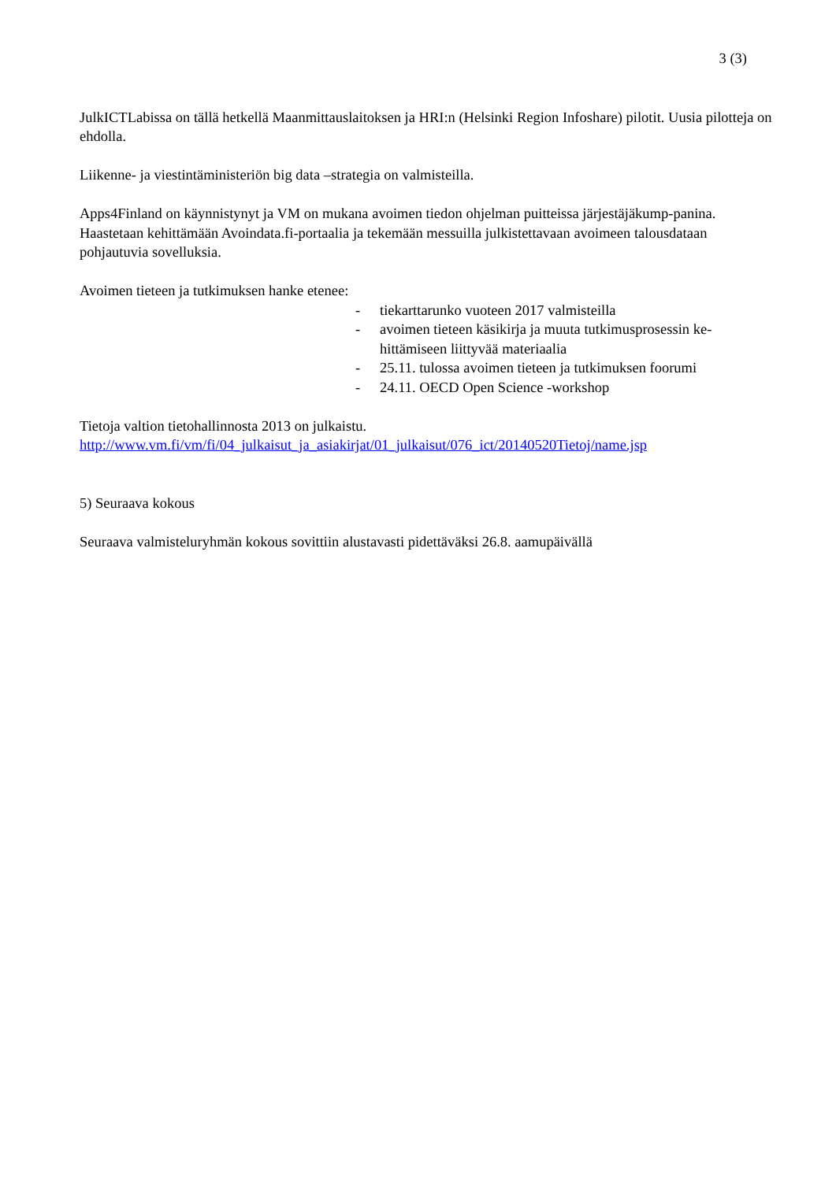3 (3)
JulkICTLabissa on tällä hetkellä Maanmittauslaitoksen ja HRI:n (Helsinki Region Infoshare) pilotit. Uusia pilotteja on ehdolla.
Liikenne- ja viestintäministeriön big data –strategia on valmisteilla.
Apps4Finland on käynnistynyt ja VM on mukana avoimen tiedon ohjelman puitteissa järjestäjäkump-panina. Haastetaan kehittämään Avoindata.fi-portaalia ja tekemään messuilla julkistettavaan avoimeen talousdataan pohjautuvia sovelluksia.
Avoimen tieteen ja tutkimuksen hanke etenee:
- tiekarttarunko vuoteen 2017 valmisteilla
- avoimen tieteen käsikirja ja muuta tutkimusprosessin ke-hittämiseen liittyvää materiaalia
- 25.11. tulossa avoimen tieteen ja tutkimuksen foorumi
- 24.11. OECD Open Science -workshop
Tietoja valtion tietohallinnosta 2013 on julkaistu.
http://www.vm.fi/vm/fi/04_julkaisut_ja_asiakirjat/01_julkaisut/076_ict/20140520Tietoj/name.jsp
5) Seuraava kokous
Seuraava valmisteluryhmän kokous sovittiin alustavasti pidettäväksi 26.8. aamupäivällä